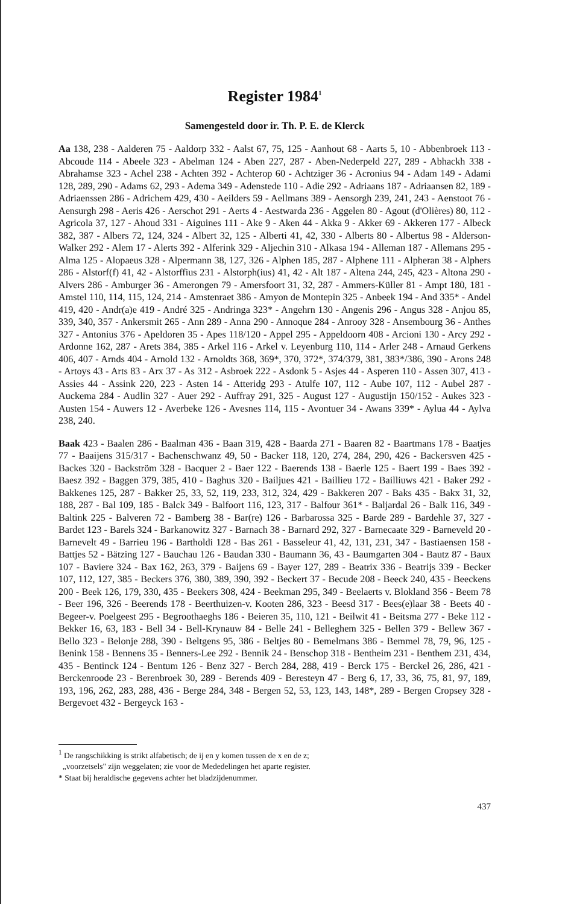Register 1984<sup>1</sup>
Samengesteld door ir. Th. P. E. de Klerck
Aa 138, 238 - Aalderen 75 - Aaldorp 332 - Aalst 67, 75, 125 - Aanhout 68 - Aarts 5, 10 - Abbenbroek 113 - Abcoude 114 - Abeele 323 - Abelman 124 - Aben 227, 287 - Aben-Nederpeld 227, 289 - Abhackh 338 - Abrahamse 323 - Achel 238 - Achten 392 - Achterop 60 - Achtziger 36 - Acronius 94 - Adam 149 - Adami 128, 289, 290 - Adams 62, 293 - Adema 349 - Adenstede 110 - Adie 292 - Adriaans 187 - Adriaansen 82, 189 - Adriaenssen 286 - Adrichem 429, 430 - Aeilders 59 - Aellmans 389 - Aensorgh 239, 241, 243 - Aenstoot 76 - Aensurgh 298 - Aeris 426 - Aerschot 291 - Aerts 4 - Aestwarda 236 - Aggelen 80 - Agout (d'Olières) 80, 112 - Agricola 37, 127 - Ahoud 331 - Aiguines 111 - Ake 9 - Aken 44 - Akka 9 - Akker 69 - Akkeren 177 - Albeck 382, 387 - Albers 72, 124, 324 - Albert 32, 125 - Alberti 41, 42, 330 - Alberts 80 - Albertus 98 - Alderson-Walker 292 - Alem 17 - Alerts 392 - Alferink 329 - Aljechin 310 - Alkasa 194 - Alleman 187 - Allemans 295 - Alma 125 - Alopaeus 328 - Alpermann 38, 127, 326 - Alphen 185, 287 - Alphene 111 - Alpheran 38 - Alphers 286 - Alstorf(f) 41, 42 - Alstorffius 231 - Alstorph(ius) 41, 42 - Alt 187 - Altena 244, 245, 423 - Altona 290 - Alvers 286 - Amburger 36 - Amerongen 79 - Amersfoort 31, 32, 287 - Ammers-Küller 81 - Ampt 180, 181 - Amstel 110, 114, 115, 124, 214 - Amstenraet 386 - Amyon de Montepin 325 - Anbeek 194 - And 335* - Andel 419, 420 - Andr(a)e 419 - André 325 - Andringa 323* - Angehrn 130 - Angenis 296 - Angus 328 - Anjou 85, 339, 340, 357 - Ankersmit 265 - Ann 289 - Anna 290 - Annoque 284 - Anrooy 328 - Ansembourg 36 - Anthes 327 - Antonius 376 - Apeldoren 35 - Apes 118/120 - Appel 295 - Appeldoorn 408 - Arcioni 130 - Arcy 292 - Ardonne 162, 287 - Arets 384, 385 - Arkel 116 - Arkel v. Leyenburg 110, 114 - Arler 248 - Arnaud Gerkens 406, 407 - Arnds 404 - Arnold 132 - Arnoldts 368, 369*, 370, 372*, 374/379, 381, 383*/386, 390 - Arons 248 - Artoys 43 - Arts 83 - Arx 37 - As 312 - Asbroek 222 - Asdonk 5 - Asjes 44 - Asperen 110 - Assen 307, 413 - Assies 44 - Assink 220, 223 - Asten 14 - Atteridg 293 - Atulfe 107, 112 - Aube 107, 112 - Aubel 287 - Auckema 284 - Audlin 327 - Auer 292 - Auffray 291, 325 - August 127 - Augustijn 150/152 - Aukes 323 - Austen 154 - Auwers 12 - Averbeke 126 - Avesnes 114, 115 - Avontuer 34 - Awans 339* - Aylua 44 - Aylva 238, 240.
Baak 423 - Baalen 286 - Baalman 436 - Baan 319, 428 - Baarda 271 - Baaren 82 - Baartmans 178 - Baatjes 77 - Baaijens 315/317 - Bachenschwanz 49, 50 - Backer 118, 120, 274, 284, 290, 426 - Backersven 425 - Backes 320 - Backström 328 - Bacquer 2 - Baer 122 - Baerends 138 - Baerle 125 - Baert 199 - Baes 392 - Baesz 392 - Baggen 379, 385, 410 - Baghus 320 - Bailjues 421 - Baillieu 172 - Bailliuws 421 - Baker 292 - Bakkenes 125, 287 - Bakker 25, 33, 52, 119, 233, 312, 324, 429 - Bakkeren 207 - Baks 435 - Bakx 31, 32, 188, 287 - Bal 109, 185 - Balck 349 - Balfoort 116, 123, 317 - Balfour 361* - Baljardal 26 - Balk 116, 349 - Baltink 225 - Balveren 72 - Bamberg 38 - Bar(re) 126 - Barbarossa 325 - Barde 289 - Bardehle 37, 327 - Bardet 123 - Barels 324 - Barkanowitz 327 - Barnach 38 - Barnard 292, 327 - Barnecaate 329 - Barneveld 20 - Barnevelt 49 - Barrieu 196 - Bartholdi 128 - Bas 261 - Basseleur 41, 42, 131, 231, 347 - Bastiaensen 158 - Battjes 52 - Bätzing 127 - Bauchau 126 - Baudan 330 - Baumann 36, 43 - Baumgarten 304 - Bautz 87 - Baux 107 - Baviere 324 - Bax 162, 263, 379 - Baijens 69 - Bayer 127, 289 - Beatrix 336 - Beatrijs 339 - Becker 107, 112, 127, 385 - Beckers 376, 380, 389, 390, 392 - Beckert 37 - Becude 208 - Beeck 240, 435 - Beeckens 200 - Beek 126, 179, 330, 435 - Beekers 308, 424 - Beekman 295, 349 - Beelaerts v. Blokland 356 - Beem 78 - Beer 196, 326 - Beerends 178 - Beerthuizen-v. Kooten 286, 323 - Beesd 317 - Bees(e)laar 38 - Beets 40 - Begeer-v. Poelgeest 295 - Begroothaeghs 186 - Beieren 35, 110, 121 - Beilwit 41 - Beitsma 277 - Beke 112 - Bekker 16, 63, 183 - Bell 34 - Bell-Krynauw 84 - Belle 241 - Belleghem 325 - Bellen 379 - Bellew 367 - Bello 323 - Belonje 288, 390 - Beltgens 95, 386 - Beltjes 80 - Bemelmans 386 - Bemmel 78, 79, 96, 125 - Benink 158 - Bennens 35 - Benners-Lee 292 - Bennik 24 - Benschop 318 - Bentheim 231 - Benthem 231, 434, 435 - Bentinck 124 - Bentum 126 - Benz 327 - Berch 284, 288, 419 - Berck 175 - Berckel 26, 286, 421 - Berckenroode 23 - Berenbroek 30, 289 - Berends 409 - Beresteyn 47 - Berg 6, 17, 33, 36, 75, 81, 97, 189, 193, 196, 262, 283, 288, 436 - Berge 284, 348 - Bergen 52, 53, 123, 143, 148*, 289 - Bergen Cropsey 328 - Bergevoet 432 - Bergeyck 163 -
<sup>1</sup> De rangschikking is strikt alfabetisch; de ij en y komen tussen de x en de z;
„voorzetsels" zijn weggelaten; zie voor de Mededelingen het aparte register.
* Staat bij heraldische gegevens achter het bladzijdenummer.
437